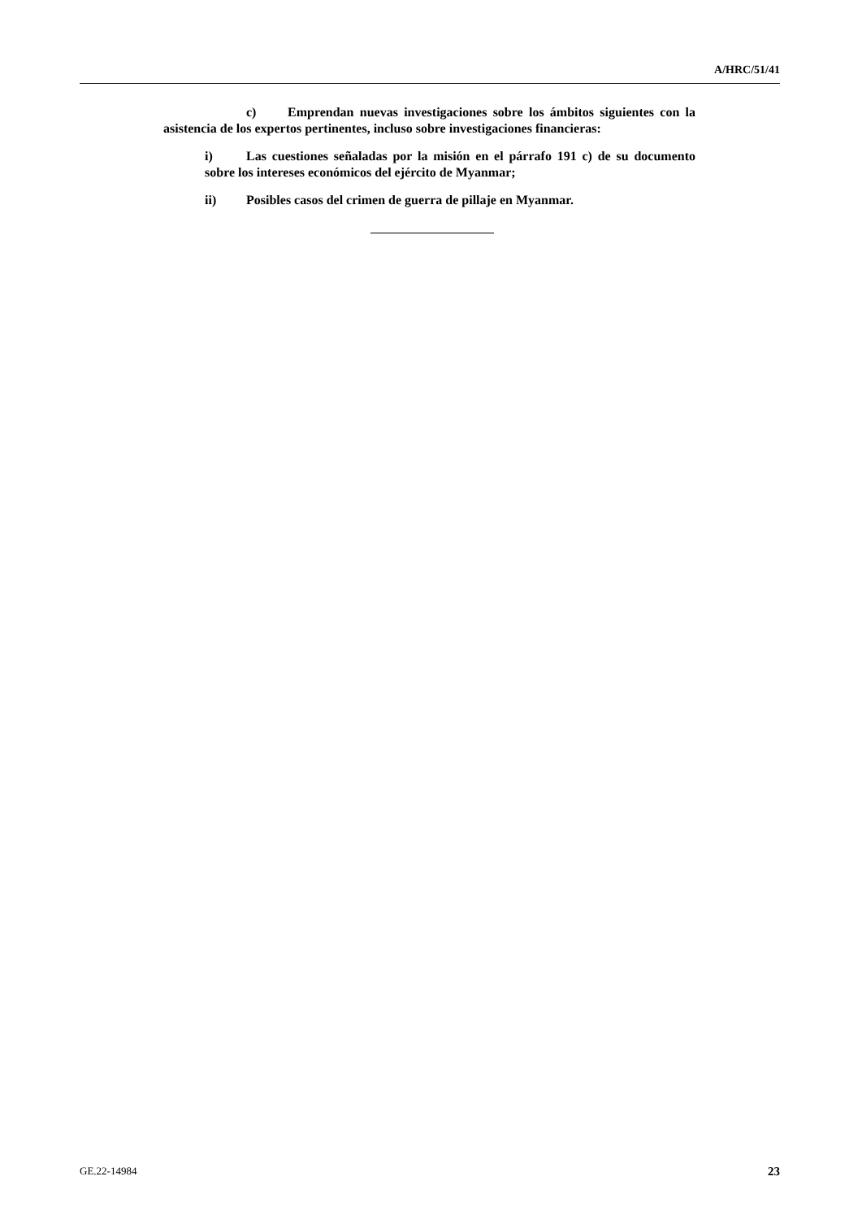A/HRC/51/41
c) Emprendan nuevas investigaciones sobre los ámbitos siguientes con la asistencia de los expertos pertinentes, incluso sobre investigaciones financieras:
i) Las cuestiones señaladas por la misión en el párrafo 191 c) de su documento sobre los intereses económicos del ejército de Myanmar;
ii) Posibles casos del crimen de guerra de pillaje en Myanmar.
GE.22-14984 23